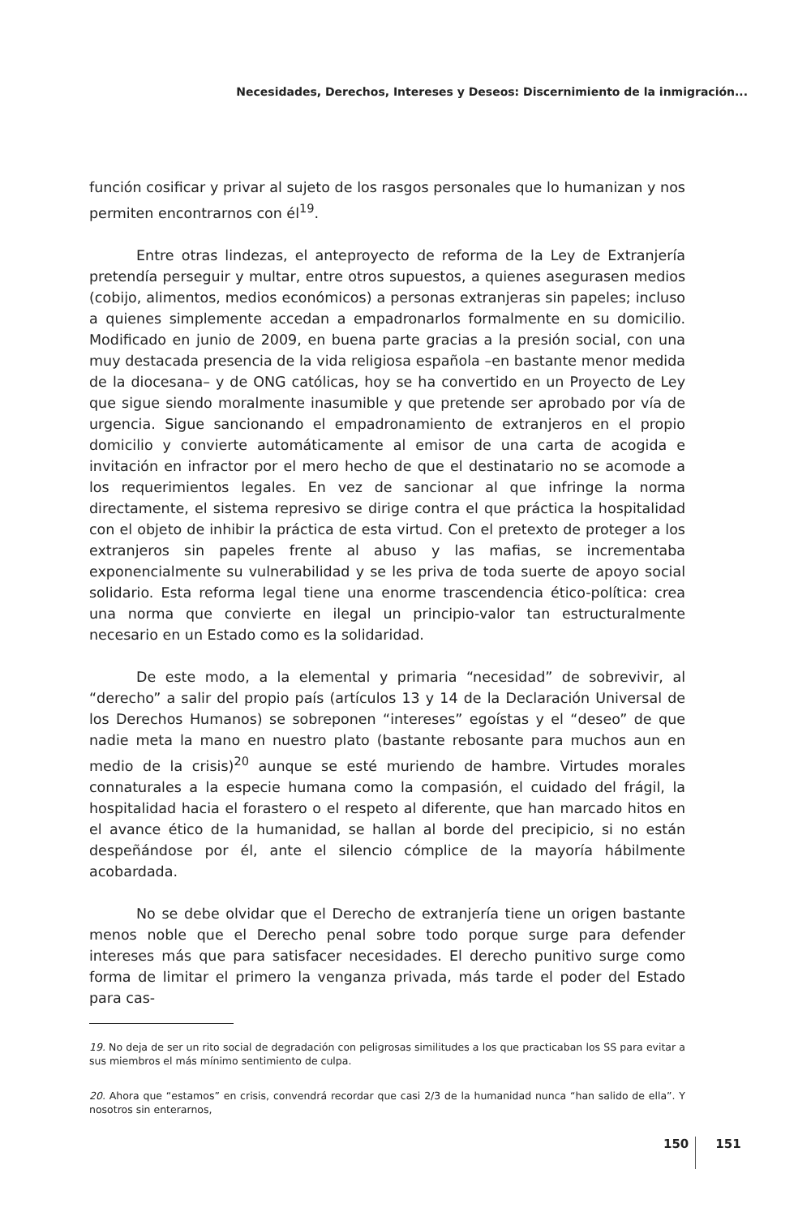Necesidades, Derechos, Intereses y Deseos: Discernimiento de la inmigración...
función cosificar y privar al sujeto de los rasgos personales que lo humanizan y nos permiten encontrarnos con él<sup>19</sup>.
Entre otras lindezas, el anteproyecto de reforma de la Ley de Extranjería pretendía perseguir y multar, entre otros supuestos, a quienes asegurasen medios (cobijo, alimentos, medios económicos) a personas extranjeras sin papeles; incluso a quienes simplemente accedan a empadronarlos formalmente en su domicilio. Modificado en junio de 2009, en buena parte gracias a la presión social, con una muy destacada presencia de la vida religiosa española –en bastante menor medida de la diocesana– y de ONG católicas, hoy se ha convertido en un Proyecto de Ley que sigue siendo moralmente inasumible y que pretende ser aprobado por vía de urgencia. Sigue sancionando el empadronamiento de extranjeros en el propio domicilio y convierte automáticamente al emisor de una carta de acogida e invitación en infractor por el mero hecho de que el destinatario no se acomode a los requerimientos legales. En vez de sancionar al que infringe la norma directamente, el sistema represivo se dirige contra el que práctica la hospitalidad con el objeto de inhibir la práctica de esta virtud. Con el pretexto de proteger a los extranjeros sin papeles frente al abuso y las mafias, se incrementaba exponencialmente su vulnerabilidad y se les priva de toda suerte de apoyo social solidario. Esta reforma legal tiene una enorme trascendencia ético-política: crea una norma que convierte en ilegal un principio-valor tan estructuralmente necesario en un Estado como es la solidaridad.
De este modo, a la elemental y primaria “necesidad” de sobrevivir, al “derecho” a salir del propio país (artículos 13 y 14 de la Declaración Universal de los Derechos Humanos) se sobreponen “intereses” egoístas y el “deseo” de que nadie meta la mano en nuestro plato (bastante rebosante para muchos aun en medio de la crisis)<sup>20</sup> aunque se esté muriendo de hambre. Virtudes morales connaturales a la especie humana como la compasión, el cuidado del frágil, la hospitalidad hacia el forastero o el respeto al diferente, que han marcado hitos en el avance ético de la humanidad, se hallan al borde del precipicio, si no están despeñándose por él, ante el silencio cómplice de la mayoría hábilmente acobardada.
No se debe olvidar que el Derecho de extranjería tiene un origen bastante menos noble que el Derecho penal sobre todo porque surge para defender intereses más que para satisfacer necesidades. El derecho punitivo surge como forma de limitar el primero la venganza privada, más tarde el poder del Estado para cas-
19. No deja de ser un rito social de degradación con peligrosas similitudes a los que practicaban los SS para evitar a sus miembros el más mínimo sentimiento de culpa.
20. Ahora que “estamos” en crisis, convendrá recordar que casi 2/3 de la humanidad nunca “han salido de ella”. Y nosotros sin enterarnos,
150 151